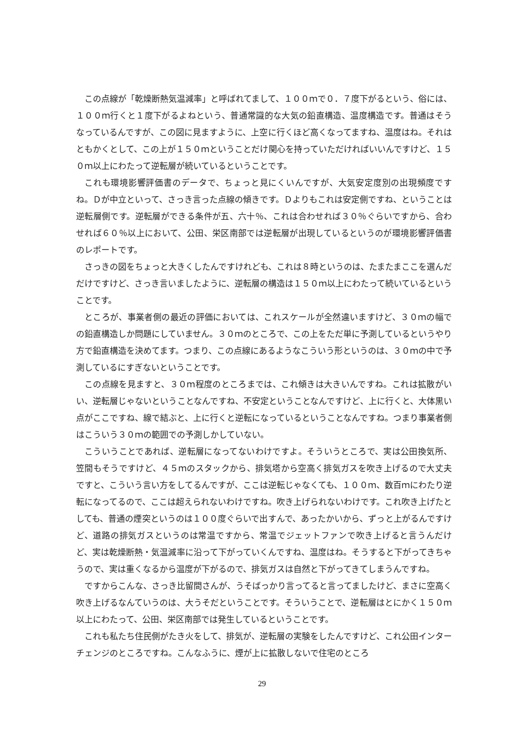この点線が「乾燥断熱気温減率」と呼ばれてまして、１００ｍで０．７度下がるという、俗には、１００ｍ行くと１度下がるよねという、普通常識的な大気の鉛直構造、温度構造です。普通はそうなっているんですが、この図に見ますように、上空に行くほど高くなってますね、温度はね。それはともかくとして、この上が１５０ｍということだけ関心を持っていただければいいんですけど、１５０ｍ以上にわたって逆転層が続いているということです。
これも環境影響評価書のデータで、ちょっと見にくいんですが、大気安定度別の出現頻度ですね。Ｄが中立といって、さっき言った点線の傾きです。Ｄよりもこれは安定側ですね、ということは逆転層側です。逆転層ができる条件が五、六十％、これは合わせれば３０％ぐらいですから、合わせれば６０％以上において、公田、栄区南部では逆転層が出現しているというのが環境影響評価書のレポートです。
さっきの図をちょっと大きくしたんですけれども、これは８時というのは、たまたまここを選んだだけですけど、さっき言いましたように、逆転層の構造は１５０ｍ以上にわたって続いているということです。
ところが、事業者側の最近の評価においては、これスケールが全然違いますけど、３０ｍの幅での鉛直構造しか問題にしていません。３０ｍのところで、この上をただ単に予測しているというやり方で鉛直構造を決めてます。つまり、この点線にあるようなこういう形というのは、３０ｍの中で予測しているにすぎないということです。
この点線を見ますと、３０ｍ程度のところまでは、これ傾きは大きいんですね。これは拡散がいい、逆転層じゃないということなんですね、不安定ということなんですけど、上に行くと、大体黒い点がここですね、線で結ぶと、上に行くと逆転になっているということなんですね。つまり事業者側はこういう３０ｍの範囲での予測しかしていない。
こういうことであれば、逆転層になってないわけですよ。そういうところで、実は公田換気所、笠間もそうですけど、４５ｍのスタックから、排気塔から空高く排気ガスを吹き上げるので大丈夫ですと、こういう言い方をしてるんですが、ここは逆転じゃなくても、１００ｍ、数百ｍにわたり逆転になってるので、ここは超えられないわけですね。吹き上げられないわけです。これ吹き上げたとしても、普通の煙突というのは１００度ぐらいで出すんで、あったかいから、ずっと上がるんですけど、道路の排気ガスというのは常温ですから、常温でジェットファンで吹き上げると言うんだけど、実は乾燥断熱・気温減率に沿って下がっていくんですね、温度はね。そうすると下がってきちゃうので、実は重くなるから温度が下がるので、排気ガスは自然と下がってきてしまうんですね。
ですからこんな、さっき比留間さんが、うそばっかり言ってると言ってましたけど、まさに空高く吹き上げるなんていうのは、大うそだということです。そういうことで、逆転層はとにかく１５０ｍ以上にわたって、公田、栄区南部では発生しているということです。
これも私たち住民側がたき火をして、排気が、逆転層の実験をしたんですけど、これ公田インターチェンジのところですね。こんなふうに、煙が上に拡散しないで住宅のところ
29